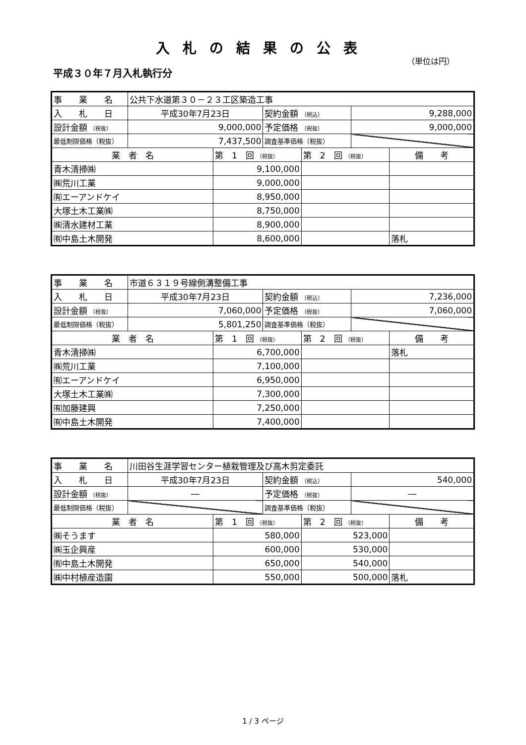入札の結果の公表
（単位は円）
平成３０年７月入札執行分
| 事 業 名 | 公共下水道第３０－２３工区築造工事 | | | | | |
| 入 札 日 | 平成30年7月23日 | | 契約金額 （税込） | | 9,288,000 | |
| 設計金額 （税抜） | 9,000,000 | | 予定価格 （税抜） | | 9,000,000 | |
| 最低制限価格（税抜） | 7,437,500 | | 調査基準価格（税抜） | | | |
| 業 者 名 | | 第 1 回 （税抜） | | 第 2 回 （税抜） | | 備 考 |
| 青木清掃㈱ | | 9,100,000 | | | | |
| ㈱荒川工業 | | 9,000,000 | | | | |
| ㈲エーアンドケイ | | 8,950,000 | | | | |
| 大塚土木工業㈱ | | 8,750,000 | | | | |
| ㈱清水建材工業 | | 8,900,000 | | | | |
| ㈲中島土木開発 | | 8,600,000 | | | | 落札 |
| 事 業 名 | 市道６３１９号線側溝整備工事 | | | | | |
| 入 札 日 | 平成30年7月23日 | | 契約金額 （税込） | | 7,236,000 | |
| 設計金額 （税抜） | 7,060,000 | | 予定価格 （税抜） | | 7,060,000 | |
| 最低制限価格（税抜） | 5,801,250 | | 調査基準価格（税抜） | | | |
| 業 者 名 | | 第 1 回 （税抜） | | 第 2 回 （税抜） | | 備 考 |
| 青木清掃㈱ | | 6,700,000 | | | | 落札 |
| ㈱荒川工業 | | 7,100,000 | | | | |
| ㈲エーアンドケイ | | 6,950,000 | | | | |
| 大塚土木工業㈱ | | 7,300,000 | | | | |
| ㈲加藤建興 | | 7,250,000 | | | | |
| ㈲中島土木開発 | | 7,400,000 | | | | |
| 事 業 名 | 川田谷生涯学習センター植栽管理及び高木剪定委託 | | | | | |
| 入 札 日 | 平成30年7月23日 | | 契約金額 （税込） | | 540,000 | |
| 設計金額 （税抜） | ― | | 予定価格 （税抜） | | ― | |
| 最低制限価格（税抜） | | | 調査基準価格（税抜） | | | |
| 業 者 名 | | 第 1 回 （税抜） | | 第 2 回 （税抜） | | 備 考 |
| ㈱そうます | | 580,000 | | 523,000 | | |
| ㈱玉企興産 | | 600,000 | | 530,000 | | |
| ㈲中島土木開発 | | 650,000 | | 540,000 | | |
| ㈱中村植産造園 | | 550,000 | | 500,000 | | 落札 |
1 / 3 ページ